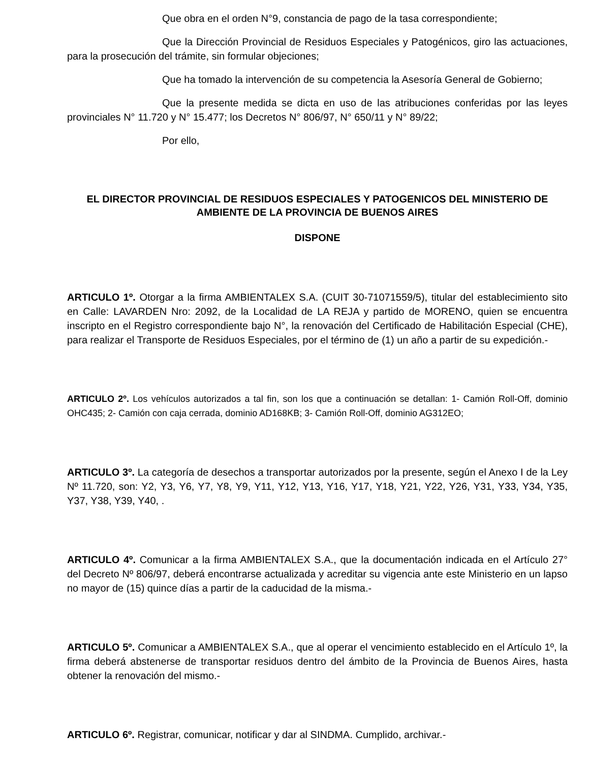Que obra en el orden N°9, constancia de pago de la tasa correspondiente;
Que la Dirección Provincial de Residuos Especiales y Patogénicos, giro las actuaciones, para la prosecución del trámite, sin formular objeciones;
Que ha tomado la intervención de su competencia la Asesoría General de Gobierno;
Que la presente medida se dicta en uso de las atribuciones conferidas por las leyes provinciales N° 11.720 y N° 15.477; los Decretos N° 806/97, N° 650/11 y N° 89/22;
Por ello,
EL DIRECTOR PROVINCIAL DE RESIDUOS ESPECIALES Y PATOGENICOS DEL MINISTERIO DE AMBIENTE DE LA PROVINCIA DE BUENOS AIRES
DISPONE
ARTICULO 1º. Otorgar a la firma AMBIENTALEX S.A. (CUIT 30-71071559/5), titular del establecimiento sito en Calle: LAVARDEN Nro: 2092, de la Localidad de LA REJA y partido de MORENO, quien se encuentra inscripto en el Registro correspondiente bajo N°, la renovación del Certificado de Habilitación Especial (CHE), para realizar el Transporte de Residuos Especiales, por el término de (1) un año a partir de su expedición.-
ARTICULO 2º. Los vehículos autorizados a tal fin, son los que a continuación se detallan: 1- Camión Roll-Off, dominio OHC435; 2- Camión con caja cerrada, dominio AD168KB; 3- Camión Roll-Off, dominio AG312EO;
ARTICULO 3º. La categoría de desechos a transportar autorizados por la presente, según el Anexo I de la Ley Nº 11.720, son: Y2, Y3, Y6, Y7, Y8, Y9, Y11, Y12, Y13, Y16, Y17, Y18, Y21, Y22, Y26, Y31, Y33, Y34, Y35, Y37, Y38, Y39, Y40, .
ARTICULO 4º. Comunicar a la firma AMBIENTALEX S.A., que la documentación indicada en el Artículo 27° del Decreto Nº 806/97, deberá encontrarse actualizada y acreditar su vigencia ante este Ministerio en un lapso no mayor de (15) quince días a partir de la caducidad de la misma.-
ARTICULO 5º. Comunicar a AMBIENTALEX S.A., que al operar el vencimiento establecido en el Artículo 1º, la firma deberá abstenerse de transportar residuos dentro del ámbito de la Provincia de Buenos Aires, hasta obtener la renovación del mismo.-
ARTICULO 6º. Registrar, comunicar, notificar y dar al SINDMA. Cumplido, archivar.-